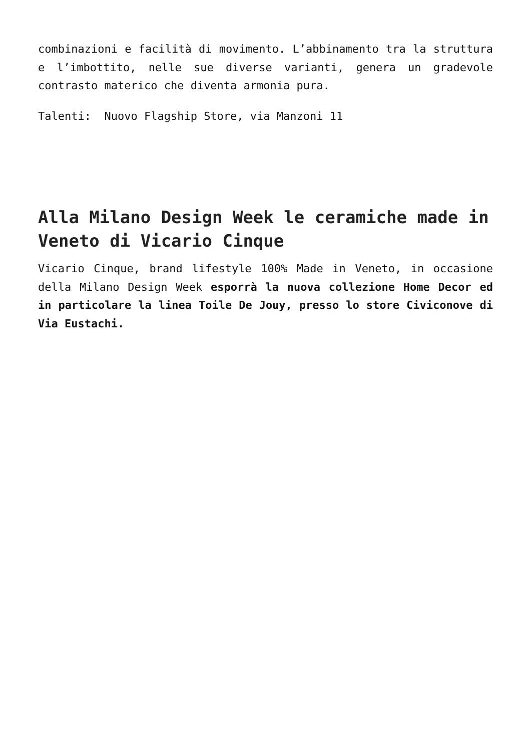combinazioni e facilità di movimento. L’abbinamento tra la struttura e l’imbottito, nelle sue diverse varianti, genera un gradevole contrasto materico che diventa armonia pura.
Talenti: Nuovo Flagship Store, via Manzoni 11
Alla Milano Design Week le ceramiche made in Veneto di Vicario Cinque
Vicario Cinque, brand lifestyle 100% Made in Veneto, in occasione della Milano Design Week esporrà la nuova collezione Home Decor ed in particolare la linea Toile De Jouy, presso lo store Civiconove di Via Eustachi.